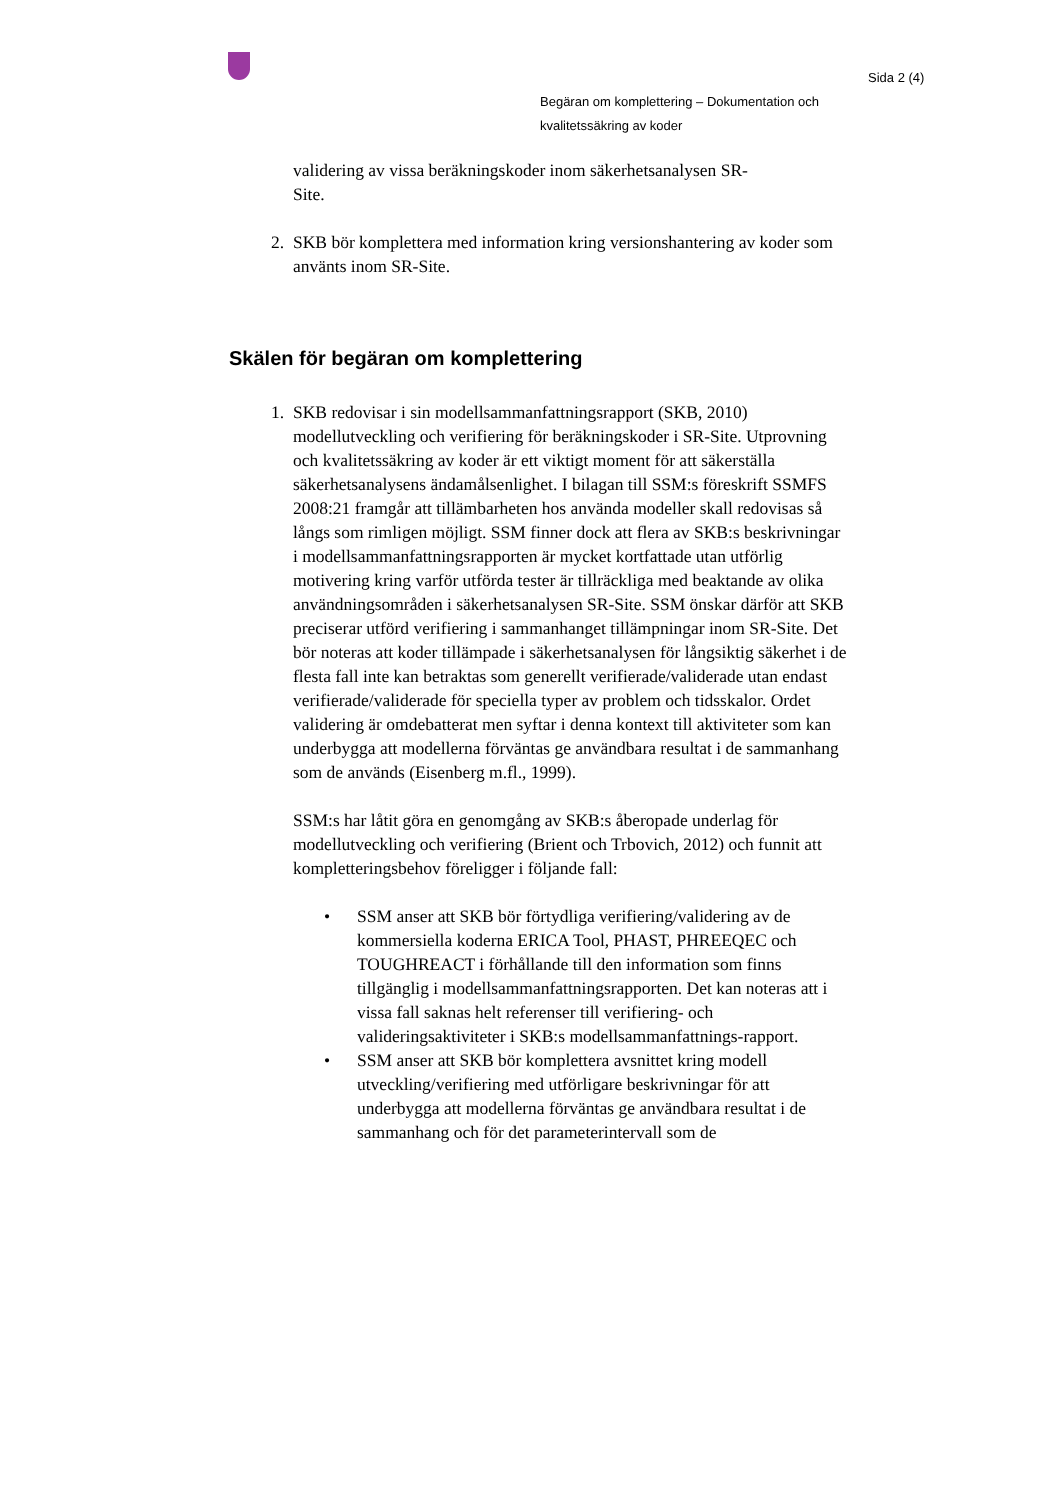Sida 2 (4)
Begäran om komplettering – Dokumentation och
kvalitetssäkring av koder
validering av vissa beräkningskoder inom säkerhetsanalysen SR-
Site.
2. SKB bör komplettera med information kring versionshantering av koder som använts inom SR-Site.
Skälen för begäran om komplettering
1. SKB redovisar i sin modellsammanfattningsrapport (SKB, 2010) modellutveckling och verifiering för beräkningskoder i SR-Site. Utprovning och kvalitetssäkring av koder är ett viktigt moment för att säkerställa säkerhetsanalysens ändamålsenlighet. I bilagan till SSM:s föreskrift SSMFS 2008:21 framgår att tillämbarheten hos använda modeller skall redovisas så långs som rimligen möjligt. SSM finner dock att flera av SKB:s beskrivningar i modellsammanfattningsrapporten är mycket kortfattade utan utförlig motivering kring varför utförda tester är tillräckliga med beaktande av olika användningsområden i säkerhetsanalysen SR-Site. SSM önskar därför att SKB preciserar utförd verifiering i sammanhanget tillämpningar inom SR-Site. Det bör noteras att koder tillämpade i säkerhetsanalysen för långsiktig säkerhet i de flesta fall inte kan betraktas som generellt verifierade/validerade utan endast verifierade/validerade för speciella typer av problem och tidsskalor. Ordet validering är omdebatterat men syftar i denna kontext till aktiviteter som kan underbygga att modellerna förväntas ge användbara resultat i de sammanhang som de används (Eisenberg m.fl., 1999).
SSM:s har låtit göra en genomgång av SKB:s åberopade underlag för modellutveckling och verifiering (Brient och Trbovich, 2012) och funnit att kompletteringsbehov föreligger i följande fall:
• SSM anser att SKB bör förtydliga verifiering/validering av de kommersiella koderna ERICA Tool, PHAST, PHREEQEC och TOUGHREACT i förhållande till den information som finns tillgänglig i modellsammanfattningsrapporten. Det kan noteras att i vissa fall saknas helt referenser till verifiering- och valideringsaktiviteter i SKB:s modellsammanfattnings-rapport.
• SSM anser att SKB bör komplettera avsnittet kring modell utveckling/verifiering med utförligare beskrivningar för att underbygga att modellerna förväntas ge användbara resultat i de sammanhang och för det parameterintervall som de